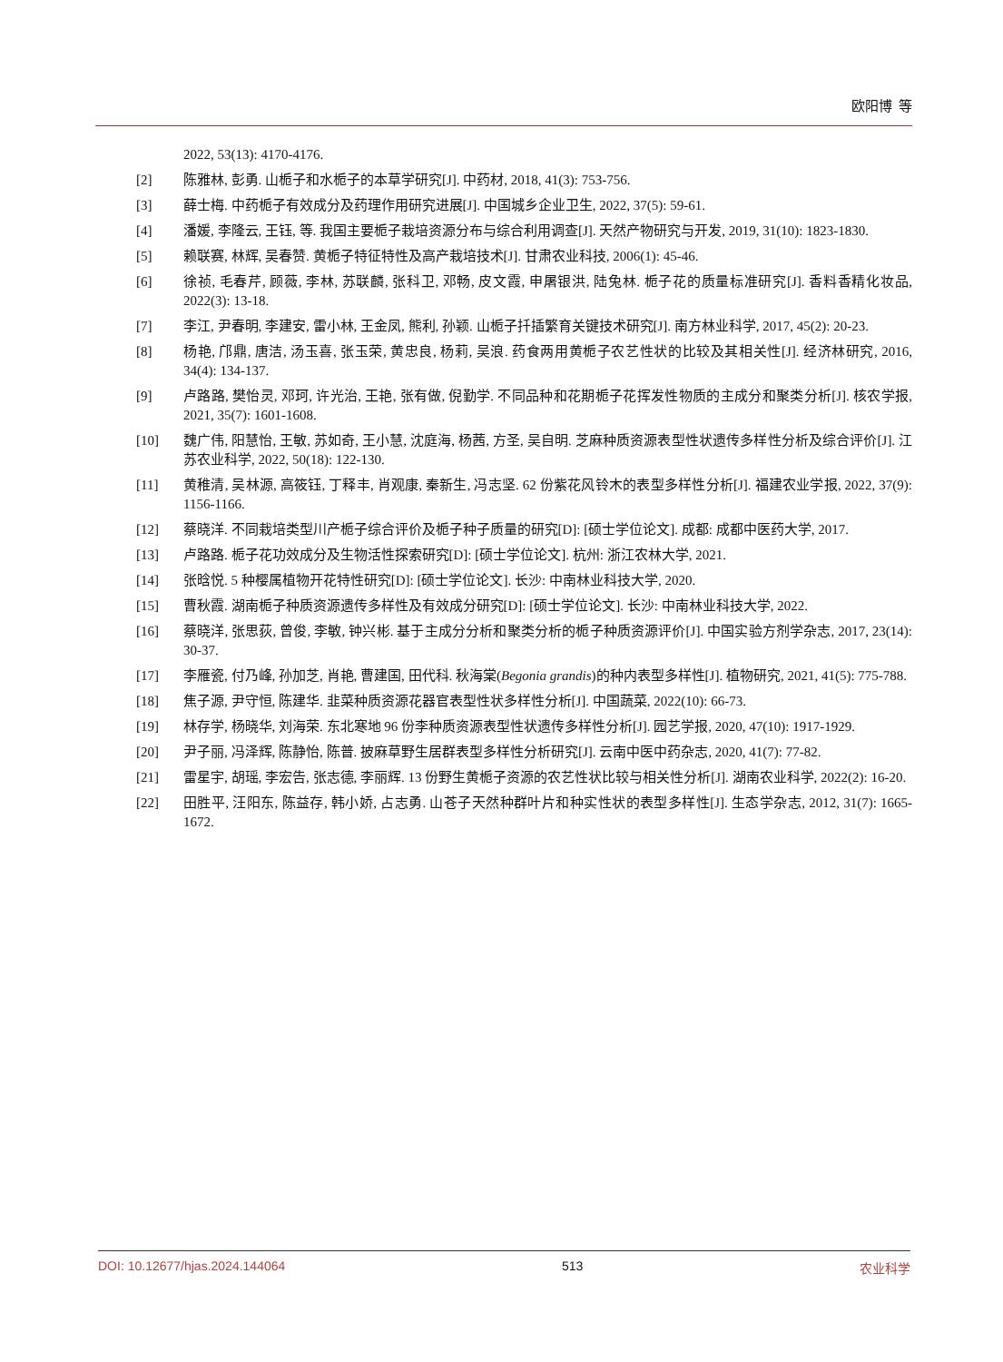欧阳博 等
2022, 53(13): 4170-4176.
[2] 陈雅林, 彭勇. 山栀子和水栀子的本草学研究[J]. 中药材, 2018, 41(3): 753-756.
[3] 薛士梅. 中药栀子有效成分及药理作用研究进展[J]. 中国城乡企业卫生, 2022, 37(5): 59-61.
[4] 潘媛, 李隆云, 王钰, 等. 我国主要栀子栽培资源分布与综合利用调查[J]. 天然产物研究与开发, 2019, 31(10): 1823-1830.
[5] 赖联赛, 林辉, 吴春赞. 黄栀子特征特性及高产栽培技术[J]. 甘肃农业科技, 2006(1): 45-46.
[6] 徐祯, 毛春芹, 顾薇, 李林, 苏联麟, 张科卫, 邓畅, 皮文霞, 申屠银洪, 陆兔林. 栀子花的质量标准研究[J]. 香料香精化妆品, 2022(3): 13-18.
[7] 李江, 尹春明, 李建安, 雷小林, 王金凤, 熊利, 孙颖. 山栀子扦插繁育关键技术研究[J]. 南方林业科学, 2017, 45(2): 20-23.
[8] 杨艳, 邝鼎, 唐洁, 汤玉喜, 张玉荣, 黄忠良, 杨莉, 吴浪. 药食两用黄栀子农艺性状的比较及其相关性[J]. 经济林研究, 2016, 34(4): 134-137.
[9] 卢路路, 樊怡灵, 邓珂, 许光治, 王艳, 张有做, 倪勤学. 不同品种和花期栀子花挥发性物质的主成分和聚类分析[J]. 核农学报, 2021, 35(7): 1601-1608.
[10] 魏广伟, 阳慧怡, 王敏, 苏如奇, 王小慧, 沈庭海, 杨茜, 方圣, 吴自明. 芝麻种质资源表型性状遗传多样性分析及综合评价[J]. 江苏农业科学, 2022, 50(18): 122-130.
[11] 黄稚清, 吴林源, 高筱钰, 丁释丰, 肖观康, 秦新生, 冯志坚. 62 份紫花风铃木的表型多样性分析[J]. 福建农业学报, 2022, 37(9): 1156-1166.
[12] 蔡晓洋. 不同栽培类型川产栀子综合评价及栀子种子质量的研究[D]: [硕士学位论文]. 成都: 成都中医药大学, 2017.
[13] 卢路路. 栀子花功效成分及生物活性探索研究[D]: [硕士学位论文]. 杭州: 浙江农林大学, 2021.
[14] 张晗悦. 5 种樱属植物开花特性研究[D]: [硕士学位论文]. 长沙: 中南林业科技大学, 2020.
[15] 曹秋霞. 湖南栀子种质资源遗传多样性及有效成分研究[D]: [硕士学位论文]. 长沙: 中南林业科技大学, 2022.
[16] 蔡晓洋, 张思荻, 曾俊, 李敏, 钟兴彬. 基于主成分分析和聚类分析的栀子种质资源评价[J]. 中国实验方剂学杂志, 2017, 23(14): 30-37.
[17] 李雁瓷, 付乃峰, 孙加芝, 肖艳, 曹建国, 田代科. 秋海棠(Begonia grandis)的种内表型多样性[J]. 植物研究, 2021, 41(5): 775-788.
[18] 焦子源, 尹守恒, 陈建华. 韭菜种质资源花器官表型性状多样性分析[J]. 中国蔬菜, 2022(10): 66-73.
[19] 林存学, 杨晓华, 刘海荣. 东北寒地 96 份李种质资源表型性状遗传多样性分析[J]. 园艺学报, 2020, 47(10): 1917-1929.
[20] 尹子丽, 冯泽辉, 陈静怡, 陈普. 披麻草野生居群表型多样性分析研究[J]. 云南中医中药杂志, 2020, 41(7): 77-82.
[21] 雷星宇, 胡瑶, 李宏告, 张志德, 李丽辉. 13 份野生黄栀子资源的农艺性状比较与相关性分析[J]. 湖南农业科学, 2022(2): 16-20.
[22] 田胜平, 汪阳东, 陈益存, 韩小娇, 占志勇. 山苍子天然种群叶片和种实性状的表型多样性[J]. 生态学杂志, 2012, 31(7): 1665-1672.
DOI: 10.12677/hjas.2024.144064 513 农业科学